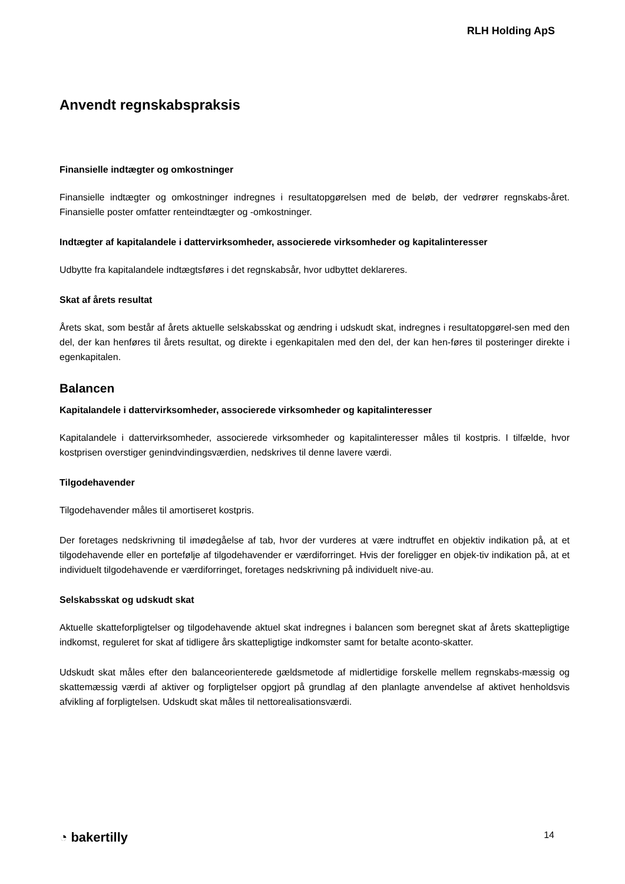RLH Holding ApS
Anvendt regnskabspraksis
Finansielle indtægter og omkostninger
Finansielle indtægter og omkostninger indregnes i resultatopgørelsen med de beløb, der vedrører regnskabs-året. Finansielle poster omfatter renteindtægter og -omkostninger.
Indtægter af kapitalandele i dattervirksomheder, associerede virksomheder og kapitalinteresser
Udbytte fra kapitalandele indtægtsføres i det regnskabsår, hvor udbyttet deklareres.
Skat af årets resultat
Årets skat, som består af årets aktuelle selskabsskat og ændring i udskudt skat, indregnes i resultatopgørel-sen med den del, der kan henføres til årets resultat, og direkte i egenkapitalen med den del, der kan hen-føres til posteringer direkte i egenkapitalen.
Balancen
Kapitalandele i dattervirksomheder, associerede virksomheder og kapitalinteresser
Kapitalandele i dattervirksomheder, associerede virksomheder og kapitalinteresser måles til kostpris. I tilfælde, hvor kostprisen overstiger genindvindingsværdien, nedskrives til denne lavere værdi.
Tilgodehavender
Tilgodehavender måles til amortiseret kostpris.
Der foretages nedskrivning til imødegåelse af tab, hvor der vurderes at være indtruffet en objektiv indikation på, at et tilgodehavende eller en portefølje af tilgodehavender er værdiforringet. Hvis der foreligger en objek-tiv indikation på, at et individuelt tilgodehavende er værdiforringet, foretages nedskrivning på individuelt nive-au.
Selskabsskat og udskudt skat
Aktuelle skatteforpligtelser og tilgodehavende aktuel skat indregnes i balancen som beregnet skat af årets skattepligtige indkomst, reguleret for skat af tidligere års skattepligtige indkomster samt for betalte aconto-skatter.
Udskudt skat måles efter den balanceorienterede gældsmetode af midlertidige forskelle mellem regnskabs-mæssig og skattemæssig værdi af aktiver og forpligtelser opgjort på grundlag af den planlagte anvendelse af aktivet henholdsvis afvikling af forpligtelsen. Udskudt skat måles til nettorealisationsværdi.
◔ bakertilly 14